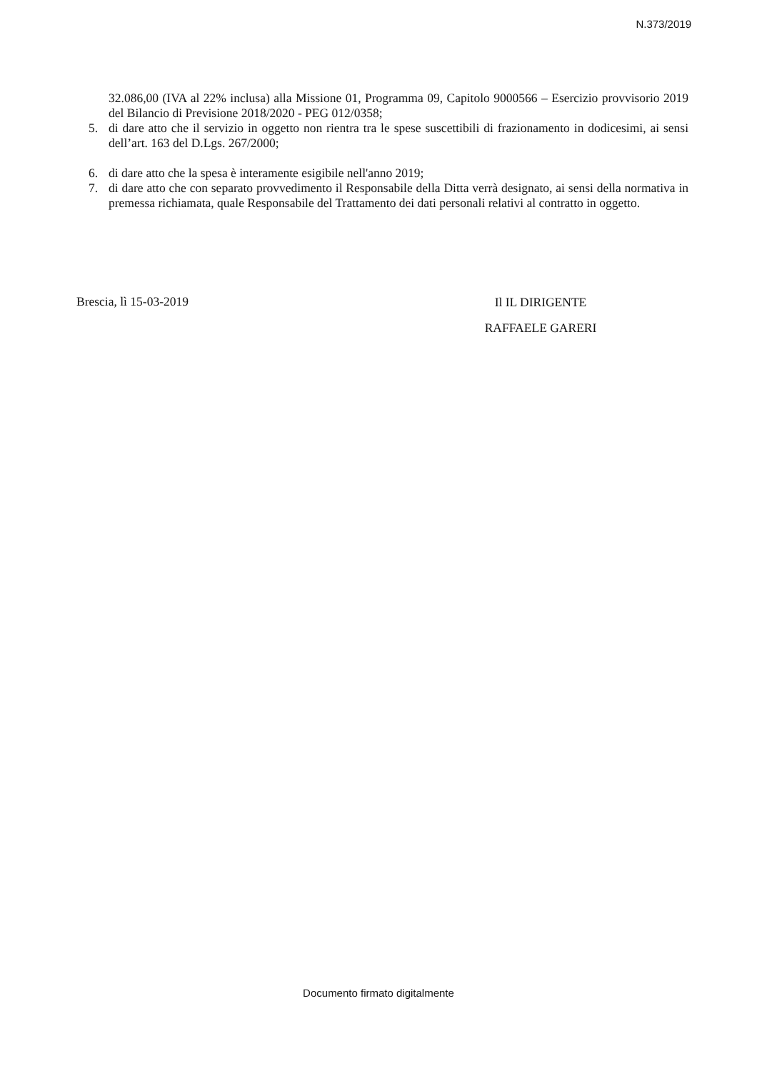N.373/2019
32.086,00 (IVA al 22% inclusa) alla Missione 01, Programma 09, Capitolo 9000566 – Esercizio provvisorio 2019 del Bilancio di Previsione 2018/2020 - PEG 012/0358;
5. di dare atto che il servizio in oggetto non rientra tra le spese suscettibili di frazionamento in dodicesimi, ai sensi dell’art. 163 del D.Lgs. 267/2000;
6. di dare atto che la spesa è interamente esigibile nell'anno 2019;
7. di dare atto che con separato provvedimento il Responsabile della Ditta verrà designato, ai sensi della normativa in premessa richiamata, quale Responsabile del Trattamento dei dati personali relativi al contratto in oggetto.
Brescia, lì 15-03-2019
Il IL DIRIGENTE
RAFFAELE GARERI
Documento firmato digitalmente